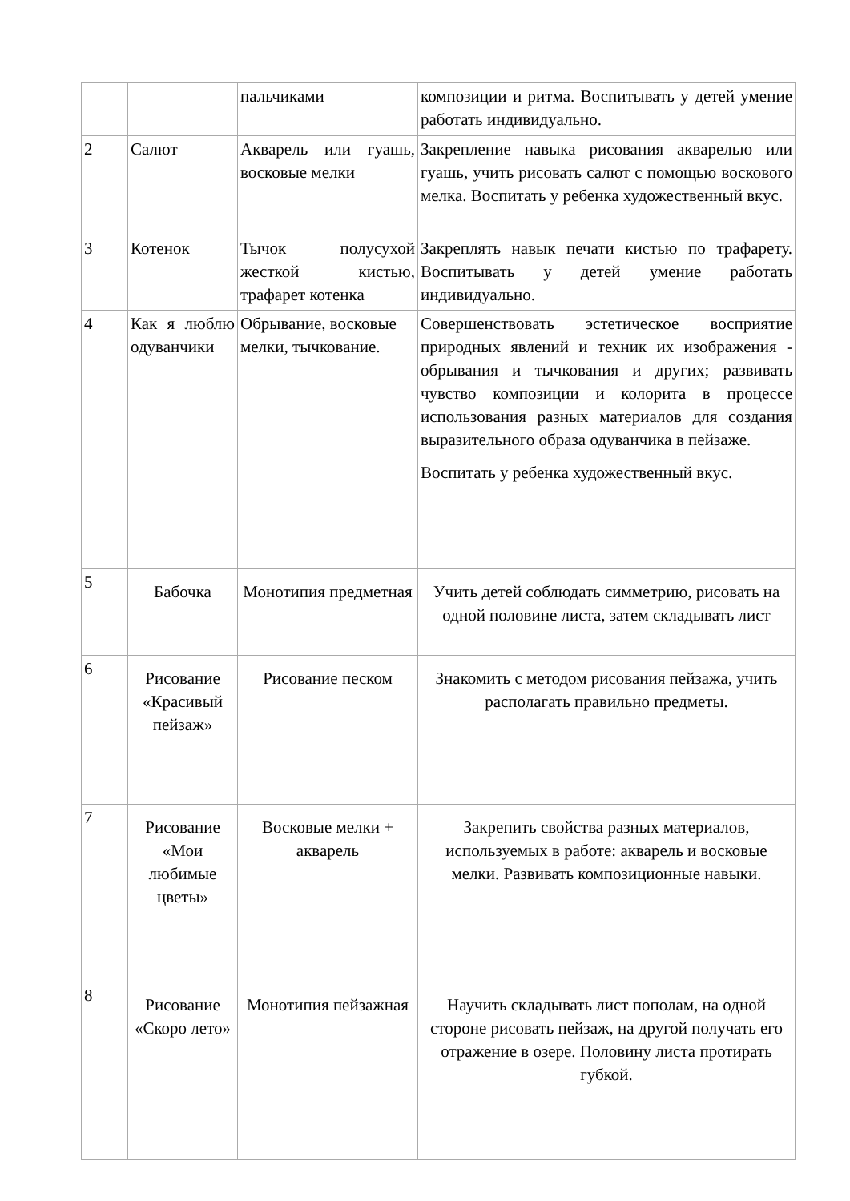| | | пальчиками | композиции и ритма. Воспитывать у детей умение работать индивидуально. |
| 2 | Салют | Акварель или гуашь, восковые мелки | Закрепление навыка рисования акварелью или гуашь, учить рисовать салют с помощью воскового мелка. Воспитать у ребенка художественный вкус. |
| 3 | Котенок | Тычок полусухой жесткой кистью, трафарет котенка | Закреплять навык печати кистью по трафарету. Воспитывать у детей умение работать индивидуально. |
| 4 | Как я люблю одуванчики | Обрывание, восковые мелки, тычкование. | Совершенствовать эстетическое восприятие природных явлений и техник их изображения - обрывания и тычкования и других; развивать чувство композиции и колорита в процессе использования разных материалов для создания выразительного образа одуванчика в пейзаже. Воспитать у ребенка художественный вкус. |
| 5 | Бабочка | Монотипия предметная | Учить детей соблюдать симметрию, рисовать на одной половине листа, затем складывать лист |
| 6 | Рисование «Красивый пейзаж» | Рисование песком | Знакомить с методом рисования пейзажа, учить располагать правильно предметы. |
| 7 | Рисование «Мои любимые цветы» | Восковые мелки + акварель | Закрепить свойства разных материалов, используемых в работе: акварель и восковые мелки. Развивать композиционные навыки. |
| 8 | Рисование «Скоро лето» | Монотипия пейзажная | Научить складывать лист пополам, на одной стороне рисовать пейзаж, на другой получать его отражение в озере. Половину листа протирать губкой. |